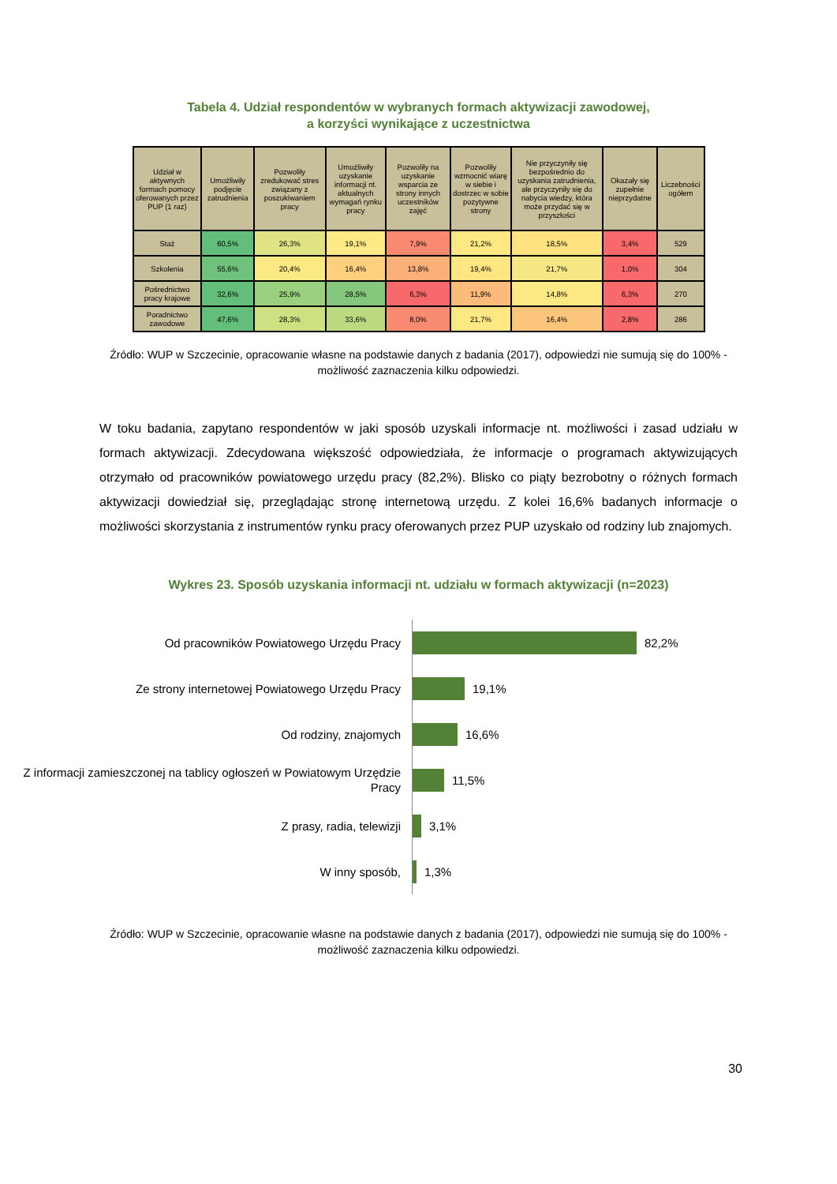Tabela 4. Udział respondentów w wybranych formach aktywizacji zawodowej,
a korzyści wynikające z uczestnictwa
| Udział w aktywnych formach pomocy oferowanych przez PUP (1 raz) | Umożliwiły podjęcie zatrudnienia | Pozwoliły zredukować stres związany z poszukiwaniem pracy | Umożliwiły uzyskanie informacji nt. aktualnych wymagań rynku pracy | Pozwoliły na uzyskanie wsparcia ze strony innych uczestników zajęć | Pozwoliły wzmocnić wiarę w siebie i dostrzec w sobie pozytywne strony | Nie przyczyniły się bezpośrednio do uzyskania zatrudnienia, ale przyczyniły się do nabycia wiedzy, która może przydać się w przyszłości | Okazały się zupełnie nieprzydatne | Liczebności ogółem |
| --- | --- | --- | --- | --- | --- | --- | --- | --- |
| Staż | 60,5% | 26,3% | 19,1% | 7,9% | 21,2% | 18,5% | 3,4% | 529 |
| Szkolenia | 55,6% | 20,4% | 16,4% | 13,8% | 19,4% | 21,7% | 1,0% | 304 |
| Pośrednictwo pracy krajowe | 32,6% | 25,9% | 28,5% | 6,3% | 11,9% | 14,8% | 6,3% | 270 |
| Poradnictwo zawodowe | 47,6% | 28,3% | 33,6% | 8,0% | 21,7% | 16,4% | 2,8% | 286 |
Źródło: WUP w Szczecinie, opracowanie własne na podstawie danych z badania (2017), odpowiedzi nie sumują się do 100% - możliwość zaznaczenia kilku odpowiedzi.
W toku badania, zapytano respondentów w jaki sposób uzyskali informacje nt. możliwości i zasad udziału w formach aktywizacji. Zdecydowana większość odpowiedziała, że informacje o programach aktywizujących otrzymało od pracowników powiatowego urzędu pracy (82,2%). Blisko co piąty bezrobotny o różnych formach aktywizacji dowiedział się, przeglądając stronę internetową urzędu. Z kolei 16,6% badanych informacje o możliwości skorzystania z instrumentów rynku pracy oferowanych przez PUP uzyskało od rodziny lub znajomych.
Wykres 23. Sposób uzyskania informacji nt. udziału w formach aktywizacji (n=2023)
Od pracowników Powiatowego Urzędu Pracy
82,2%
Ze strony internetowej Powiatowego Urzędu Pracy
19,1%
Od rodziny, znajomych
16,6%
Z informacji zamieszczonej na tablicy ogłoszeń w Powiatowym Urzędzie Pracy
11,5%
Z prasy, radia, telewizji
3,1%
W inny sposób,
1,3%
Źródło: WUP w Szczecinie, opracowanie własne na podstawie danych z badania (2017), odpowiedzi nie sumują się do 100% - możliwość zaznaczenia kilku odpowiedzi.
30